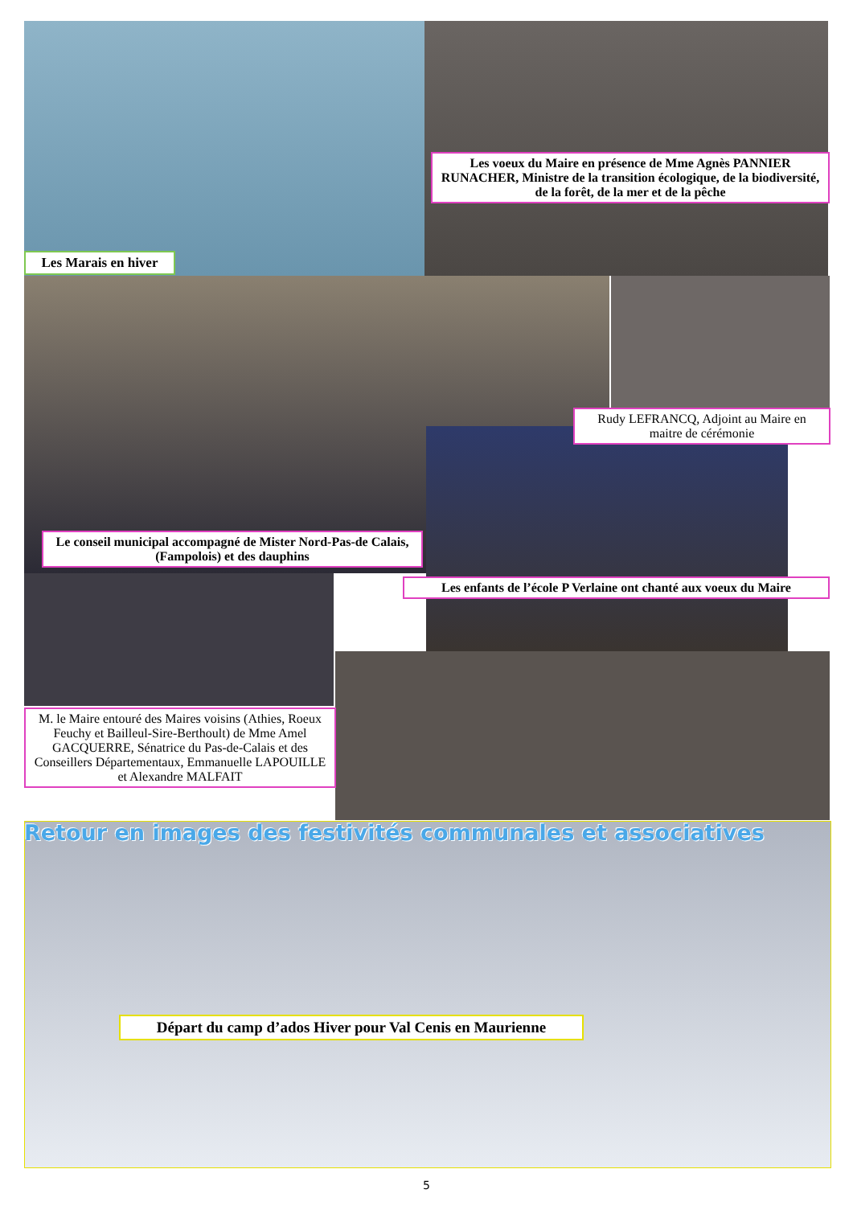Les Marais en hiver
Les voeux du Maire en présence de Mme Agnès PANNIER RUNACHER, Ministre de la transition écologique, de la biodiversité, de la forêt, de la mer et de la pêche
Rudy LEFRANCQ, Adjoint au Maire en maitre de cérémonie
Le conseil municipal accompagné de Mister Nord-Pas-de Calais, (Fampolois) et des dauphins
Les enfants de l’école P Verlaine ont chanté aux voeux du Maire
M. le Maire entouré des Maires voisins (Athies, Roeux Feuchy et Bailleul-Sire-Berthoult) de Mme Amel GACQUERRE, Sénatrice du Pas-de-Calais et des Conseillers Départementaux, Emmanuelle LAPOUILLE et Alexandre MALFAIT
Retour en images des festivités communales et associatives
Départ du camp d’ados Hiver pour Val Cenis en Maurienne
5